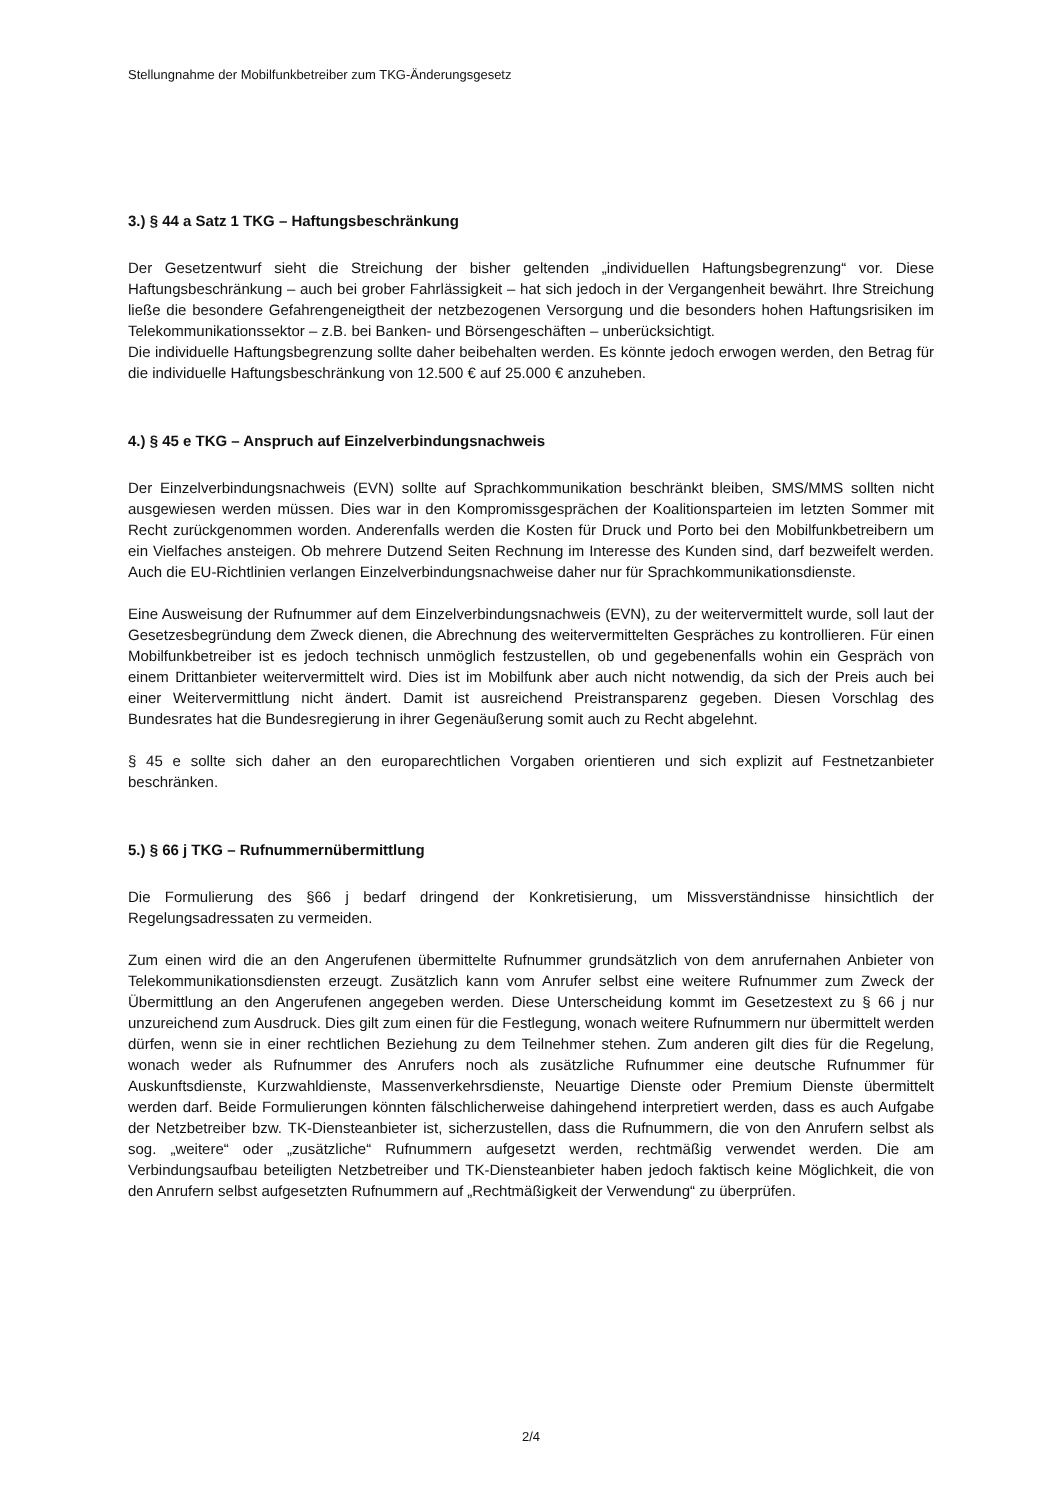Stellungnahme der Mobilfunkbetreiber zum TKG-Änderungsgesetz
3.) § 44 a Satz 1 TKG – Haftungsbeschränkung
Der Gesetzentwurf sieht die Streichung der bisher geltenden „individuellen Haftungsbegrenzung“ vor. Diese Haftungsbeschränkung – auch bei grober Fahrlässigkeit – hat sich jedoch in der Vergangenheit bewährt. Ihre Streichung ließe die besondere Gefahrengeneigtheit der netzbezogenen Versorgung und die besonders hohen Haftungsrisiken im Telekommunikationssektor – z.B. bei Banken- und Börsengeschäften – unberücksichtigt.
Die individuelle Haftungsbegrenzung sollte daher beibehalten werden. Es könnte jedoch erwogen werden, den Betrag für die individuelle Haftungsbeschränkung von 12.500 € auf 25.000 € anzuheben.
4.) § 45 e TKG – Anspruch auf Einzelverbindungsnachweis
Der Einzelverbindungsnachweis (EVN) sollte auf Sprachkommunikation beschränkt bleiben, SMS/MMS sollten nicht ausgewiesen werden müssen. Dies war in den Kompromissgesprächen der Koalitionsparteien im letzten Sommer mit Recht zurückgenommen worden. Anderenfalls werden die Kosten für Druck und Porto bei den Mobilfunkbetreibern um ein Vielfaches ansteigen. Ob mehrere Dutzend Seiten Rechnung im Interesse des Kunden sind, darf bezweifelt werden. Auch die EU-Richtlinien verlangen Einzelverbindungsnachweise daher nur für Sprachkommunikationsdienste.
Eine Ausweisung der Rufnummer auf dem Einzelverbindungsnachweis (EVN), zu der weitervermittelt wurde, soll laut der Gesetzesbegründung dem Zweck dienen, die Abrechnung des weitervermittelten Gespräches zu kontrollieren. Für einen Mobilfunkbetreiber ist es jedoch technisch unmöglich festzustellen, ob und gegebenenfalls wohin ein Gespräch von einem Drittanbieter weitervermittelt wird. Dies ist im Mobilfunk aber auch nicht notwendig, da sich der Preis auch bei einer Weitervermittlung nicht ändert. Damit ist ausreichend Preistransparenz gegeben. Diesen Vorschlag des Bundesrates hat die Bundesregierung in ihrer Gegenäußerung somit auch zu Recht abgelehnt.
§ 45 e sollte sich daher an den europarechtlichen Vorgaben orientieren und sich explizit auf Festnetzanbieter beschränken.
5.) § 66 j TKG – Rufnummernübermittlung
Die Formulierung des §66 j bedarf dringend der Konkretisierung, um Missverständnisse hinsichtlich der Regelungsadressaten zu vermeiden.
Zum einen wird die an den Angerufenen übermittelte Rufnummer grundsätzlich von dem anrufernahen Anbieter von Telekommunikationsdiensten erzeugt. Zusätzlich kann vom Anrufer selbst eine weitere Rufnummer zum Zweck der Übermittlung an den Angerufenen angegeben werden. Diese Unterscheidung kommt im Gesetzestext zu § 66 j nur unzureichend zum Ausdruck. Dies gilt zum einen für die Festlegung, wonach weitere Rufnummern nur übermittelt werden dürfen, wenn sie in einer rechtlichen Beziehung zu dem Teilnehmer stehen. Zum anderen gilt dies für die Regelung, wonach weder als Rufnummer des Anrufers noch als zusätzliche Rufnummer eine deutsche Rufnummer für Auskunftsdienste, Kurzwahldienste, Massenverkehrsdienste, Neuartige Dienste oder Premium Dienste übermittelt werden darf. Beide Formulierungen könnten fälschlicherweise dahingehend interpretiert werden, dass es auch Aufgabe der Netzbetreiber bzw. TK-Diensteanbieter ist, sicherzustellen, dass die Rufnummern, die von den Anrufern selbst als sog. „weitere“ oder „zusätzliche“ Rufnummern aufgesetzt werden, rechtmäßig verwendet werden. Die am Verbindungsaufbau beteiligten Netzbetreiber und TK-Diensteanbieter haben jedoch faktisch keine Möglichkeit, die von den Anrufern selbst aufgesetzten Rufnummern auf „Rechtmäßigkeit der Verwendung“ zu überprüfen.
2/4